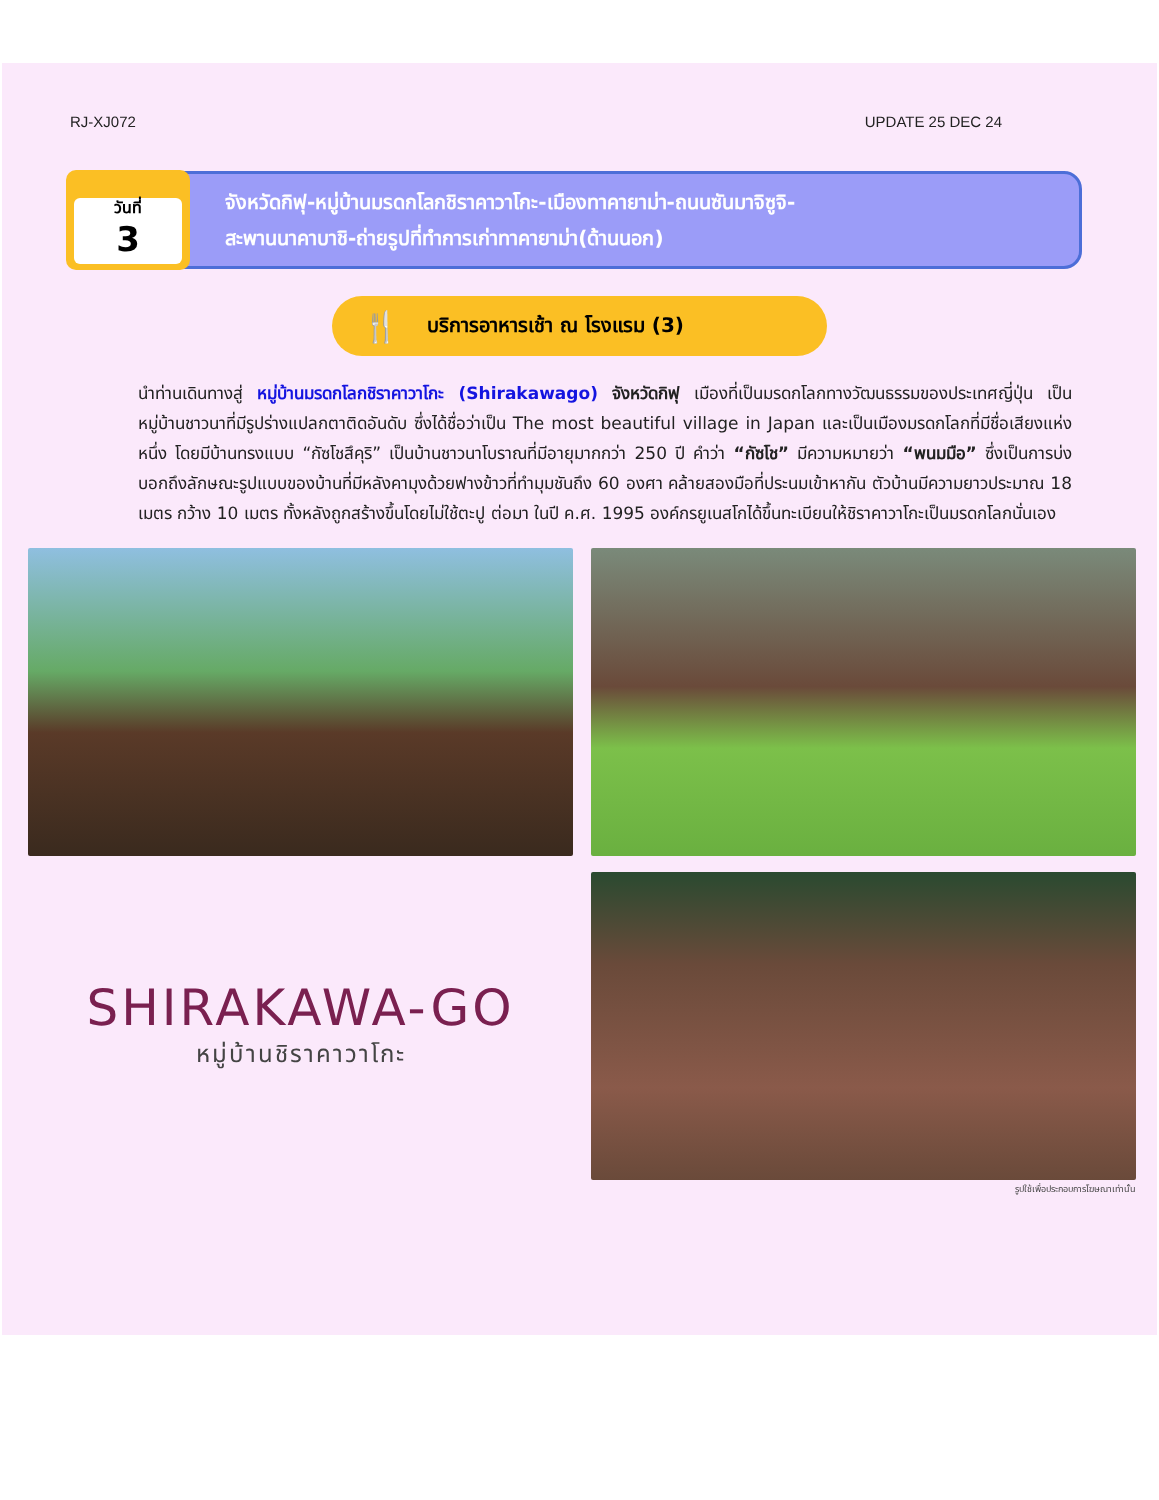RJ-XJ072 UPDATE 25 DEC 24
วันที่
3
จังหวัดกิฟุ-หมู่บ้านมรดกโลกชิราคาวาโกะ-เมืองทาคายาม่า-ถนนซันมาจิซูจิ-
สะพานนาคาบาชิ-ถ่ายรูปที่ทำการเก่าทาคายาม่า(ด้านนอก)
🍴 บริการอาหารเช้า ณ โรงแรม (3)
นำท่านเดินทางสู่ หมู่บ้านมรดกโลกชิราคาวาโกะ (Shirakawago) จังหวัดกิฟุ เมืองที่เป็นมรดกโลกทางวัฒนธรรมของประเทศญี่ปุ่น เป็นหมู่บ้านชาวนาที่มีรูปร่างแปลกตาติดอันดับ ซึ่งได้ชื่อว่าเป็น The most beautiful village in Japan และเป็นเมืองมรดกโลกที่มีชื่อเสียงแห่งหนึ่ง โดยมีบ้านทรงแบบ “กัซโชสึคุริ” เป็นบ้านชาวนาโบราณที่มีอายุมากกว่า 250 ปี คำว่า “กัซโช” มีความหมายว่า “พนมมือ” ซึ่งเป็นการบ่งบอกถึงลักษณะรูปแบบของบ้านที่มีหลังคามุงด้วยฟางข้าวที่ทำมุมชันถึง 60 องศา คล้ายสองมือที่ประนมเข้าหากัน ตัวบ้านมีความยาวประมาณ 18 เมตร กว้าง 10 เมตร ทั้งหลังถูกสร้างขึ้นโดยไม่ใช้ตะปู ต่อมา ในปี ค.ศ. 1995 องค์กรยูเนสโกได้ขึ้นทะเบียนให้ชิราคาวาโกะเป็นมรดกโลกนั่นเอง
SHIRAKAWA-GO
หมู่บ้านชิราคาวาโกะ
รูปใช้เพื่อประกอบการโฆษณาเท่านั้น